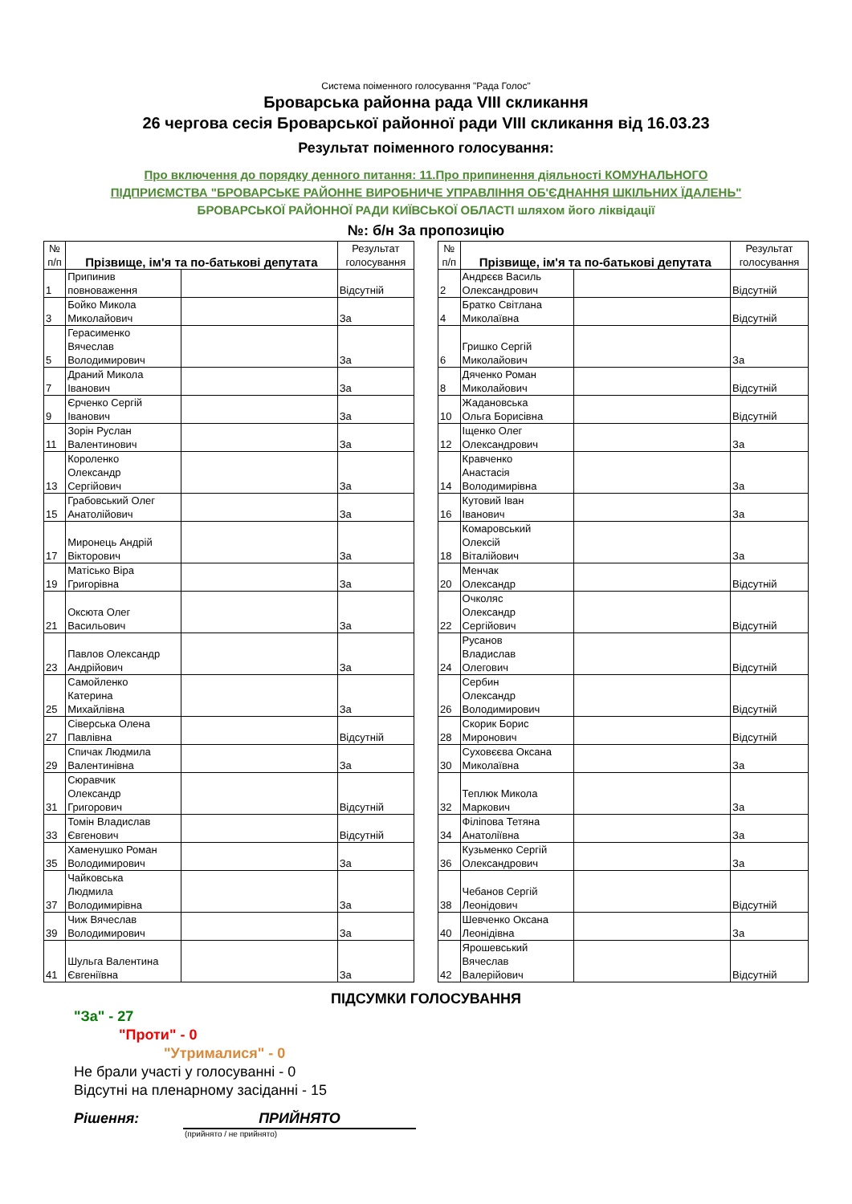Система поіменного голосування "Рада Голос"
Броварська районна рада VIII скликання
26 чергова сесія Броварської районної ради VIII скликання від 16.03.23
Результат поіменного голосування:
Про включення до порядку денного питання: 11.Про припинення діяльності КОМУНАЛЬНОГО
ПІДПРИЄМСТВА "БРОВАРСЬКЕ РАЙОННЕ ВИРОБНИЧЕ УПРАВЛІННЯ ОБ'ЄДНАННЯ ШКІЛЬНИХ ЇДАЛЕНЬ"
БРОВАРСЬКОЇ РАЙОННОЇ РАДИ КИЇВСЬКОЇ ОБЛАСТІ шляхом його ліквідації
№: б/н За пропозицію
| № п/п | Прізвище, ім'я та по-батькові депутата | | Результат голосування |
| --- | --- | --- | --- |
| 1 | Припинив повноваження | | Відсутній |
| 3 | Бойко Микола Миколайович | | За |
| 5 | Герасименко Вячеслав Володимирович | | За |
| 7 | Драний Микола Іванович | | За |
| 9 | Єрченко Сергій Іванович | | За |
| 11 | Зорін Руслан Валентинович | | За |
| 13 | Короленко Олександр Сергійович | | За |
| 15 | Грабовський Олег Анатолійович | | За |
| 17 | Миронець Андрій Вікторович | | За |
| 19 | Матісько Віра Григорівна | | За |
| 21 | Оксюта Олег Васильович | | За |
| 23 | Павлов Олександр Андрійович | | За |
| 25 | Самойленко Катерина Михайлівна | | За |
| 27 | Сіверська Олена Павлівна | | Відсутній |
| 29 | Спичак Людмила Валентинівна | | За |
| 31 | Сюравчик Олександр Григорович | | Відсутній |
| 33 | Томін Владислав Євгенович | | Відсутній |
| 35 | Хаменушко Роман Володимирович | | За |
| 37 | Чайковська Людмила Володимирівна | | За |
| 39 | Чиж Вячеслав Володимирович | | За |
| 41 | Шульга Валентина Євгеніївна | | За |
| № п/п | Прізвище, ім'я та по-батькові депутата | | Результат голосування |
| --- | --- | --- | --- |
| 2 | Андрєєв Василь Олександрович | | Відсутній |
| 4 | Братко Світлана Миколаївна | | Відсутній |
| 6 | Гришко Сергій Миколайович | | За |
| 8 | Дяченко Роман Миколайович | | Відсутній |
| 10 | Жадановська Ольга Борисівна | | Відсутній |
| 12 | Іщенко Олег Олександрович | | За |
| 14 | Кравченко Анастасія Володимирівна | | За |
| 16 | Кутовий Іван Іванович | | За |
| 18 | Комаровський Олексій Віталійович | | За |
| 20 | Менчак Олександр | | Відсутній |
| 22 | Очколяс Олександр Сергійович | | Відсутній |
| 24 | Русанов Владислав Олегович | | Відсутній |
| 26 | Сербин Олександр Володимирович | | Відсутній |
| 28 | Скорик Борис Миронович | | Відсутній |
| 30 | Суховєєва Оксана Миколаївна | | За |
| 32 | Теплюк Микола Маркович | | За |
| 34 | Філіпова Тетяна Анатоліївна | | За |
| 36 | Кузьменко Сергій Олександрович | | За |
| 38 | Чебанов Сергій Леонідович | | Відсутній |
| 40 | Шевченко Оксана Леонідівна | | За |
| 42 | Ярошевський Вячеслав Валерійович | | Відсутній |
ПІДСУМКИ ГОЛОСУВАННЯ
"За" - 27
"Проти" - 0
"Утрималися" - 0
Не брали участі у голосуванні - 0
Відсутні на пленарному засіданні - 15
Рішення: ПРИЙНЯТО
(прийнято / не прийнято)